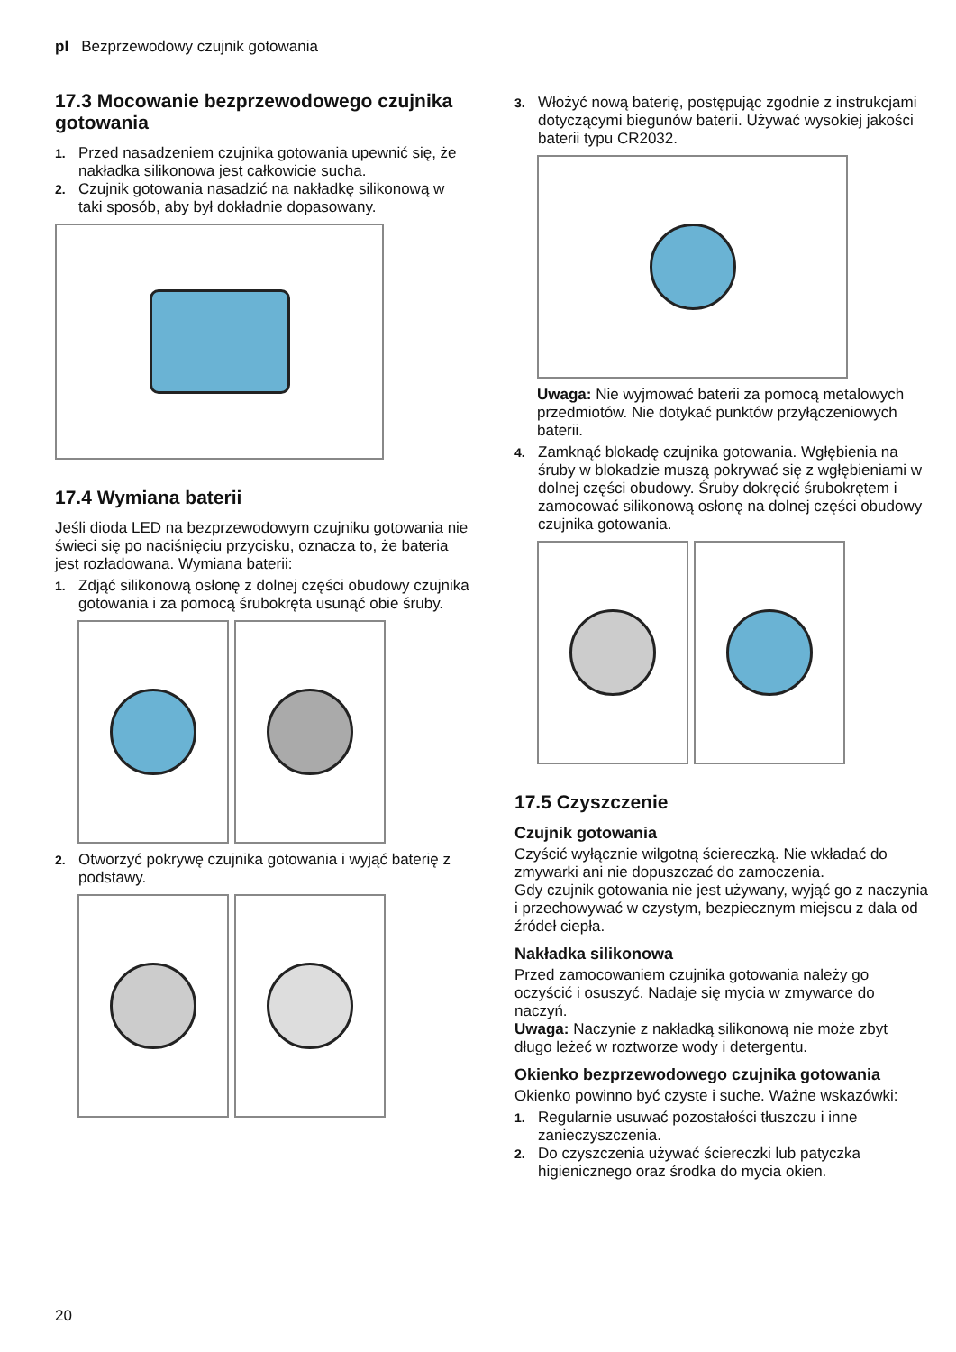pl Bezprzewodowy czujnik gotowania
17.3 Mocowanie bezprzewodowego czujnika gotowania
1. Przed nasadzeniem czujnika gotowania upewnić się, że nakładka silikonowa jest całkowicie sucha.
2. Czujnik gotowania nasadzić na nakładkę silikonową w taki sposób, aby był dokładnie dopasowany.
17.4 Wymiana baterii
Jeśli dioda LED na bezprzewodowym czujniku gotowania nie świeci się po naciśnięciu przycisku, oznacza to, że bateria jest rozładowana. Wymiana baterii:
1. Zdjąć silikonową osłonę z dolnej części obudowy czujnika gotowania i za pomocą śrubokręta usunąć obie śruby.
2. Otworzyć pokrywę czujnika gotowania i wyjąć baterię z podstawy.
3. Włożyć nową baterię, postępując zgodnie z instrukcjami dotyczącymi biegunów baterii. Używać wysokiej jakości baterii typu CR2032.
Uwaga: Nie wyjmować baterii za pomocą metalowych przedmiotów. Nie dotykać punktów przyłączeniowych baterii.
4. Zamknąć blokadę czujnika gotowania. Wgłębienia na śruby w blokadzie muszą pokrywać się z wgłębieniami w dolnej części obudowy. Śruby dokręcić śrubokrętem i zamocować silikonową osłonę na dolnej części obudowy czujnika gotowania.
17.5 Czyszczenie
Czujnik gotowania
Czyścić wyłącznie wilgotną ściereczką. Nie wkładać do zmywarki ani nie dopuszczać do zamoczenia.
Gdy czujnik gotowania nie jest używany, wyjąć go z naczynia i przechowywać w czystym, bezpiecznym miejscu z dala od źródeł ciepła.
Nakładka silikonowa
Przed zamocowaniem czujnika gotowania należy go oczyścić i osuszyć. Nadaje się mycia w zmywarce do naczyń.
Uwaga: Naczynie z nakładką silikonową nie może zbyt długo leżeć w roztworze wody i detergentu.
Okienko bezprzewodowego czujnika gotowania
Okienko powinno być czyste i suche. Ważne wskazówki:
1. Regularnie usuwać pozostałości tłuszczu i inne zanieczyszczenia.
2. Do czyszczenia używać ściereczki lub patyczka higienicznego oraz środka do mycia okien.
20